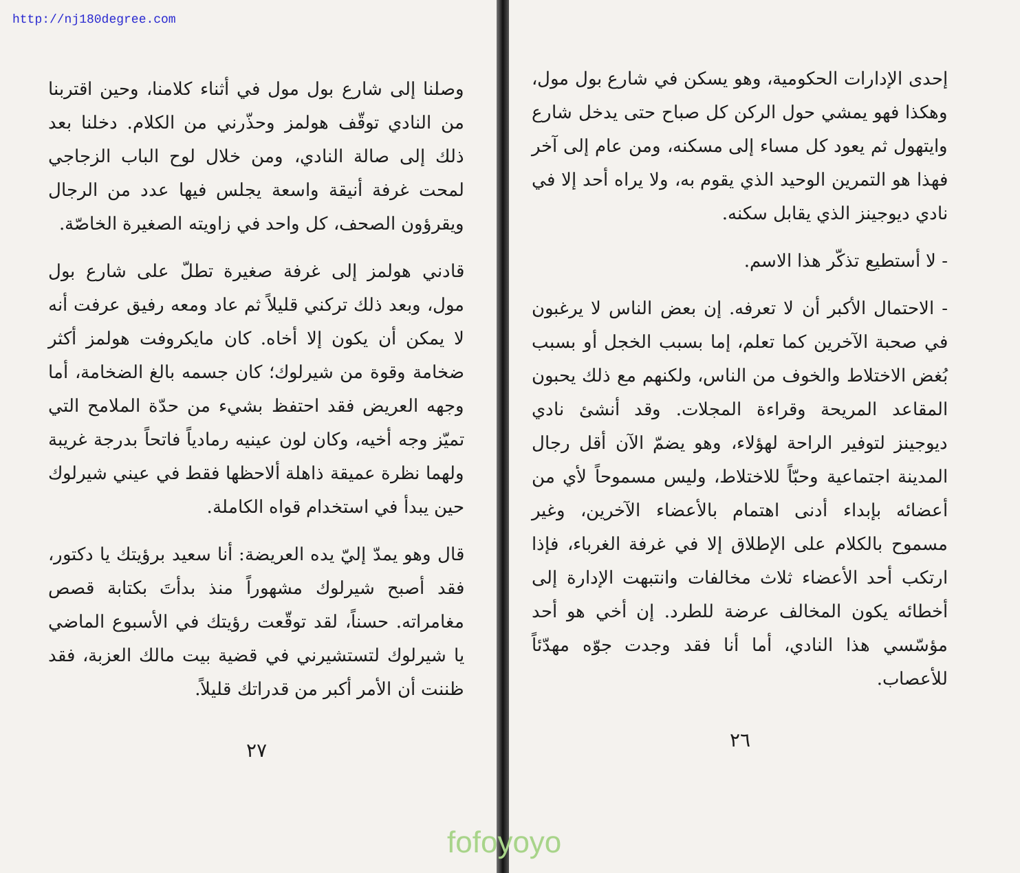http://nj180degree.com
وصلنا إلى شارع بول مول في أثناء كلامنا، وحين اقتربنا من النادي توقّف هولمز وحذّرني من الكلام. دخلنا بعد ذلك إلى صالة النادي، ومن خلال لوح الباب الزجاجي لمحت غرفة أنيقة واسعة يجلس فيها عدد من الرجال ويقرؤون الصحف، كل واحد في زاويته الصغيرة الخاصّة.
قادني هولمز إلى غرفة صغيرة تطلّ على شارع بول مول، وبعد ذلك تركني قليلاً ثم عاد ومعه رفيق عرفت أنه لا يمكن أن يكون إلا أخاه. كان مايكروفت هولمز أكثر ضخامة وقوة من شيرلوك؛ كان جسمه بالغ الضخامة، أما وجهه العريض فقد احتفظ بشيء من حدّة الملامح التي تميّز وجه أخيه، وكان لون عينيه رمادياً فاتحاً بدرجة غريبة ولهما نظرة عميقة ذاهلة ألاحظها فقط في عيني شيرلوك حين يبدأ في استخدام قواه الكاملة.
قال وهو يمدّ إليّ يده العريضة: أنا سعيد برؤيتك يا دكتور، فقد أصبح شيرلوك مشهوراً منذ بدأتَ بكتابة قصص مغامراته. حسناً، لقد توقّعت رؤيتك في الأسبوع الماضي يا شيرلوك لتستشيرني في قضية بيت مالك العزبة، فقد ظننت أن الأمر أكبر من قدراتك قليلاً.
٢٧
إحدى الإدارات الحكومية، وهو يسكن في شارع بول مول، وهكذا فهو يمشي حول الركن كل صباح حتى يدخل شارع وايتهول ثم يعود كل مساء إلى مسكنه، ومن عام إلى آخر فهذا هو التمرين الوحيد الذي يقوم به، ولا يراه أحد إلا في نادي ديوجينز الذي يقابل سكنه.
- لا أستطيع تذكّر هذا الاسم.
- الاحتمال الأكبر أن لا تعرفه. إن بعض الناس لا يرغبون في صحبة الآخرين كما تعلم، إما بسبب الخجل أو بسبب بُغض الاختلاط والخوف من الناس، ولكنهم مع ذلك يحبون المقاعد المريحة وقراءة المجلات. وقد أنشئ نادي ديوجينز لتوفير الراحة لهؤلاء، وهو يضمّ الآن أقل رجال المدينة اجتماعية وحبّاً للاختلاط، وليس مسموحاً لأي من أعضائه بإبداء أدنى اهتمام بالأعضاء الآخرين، وغير مسموح بالكلام على الإطلاق إلا في غرفة الغرباء، فإذا ارتكب أحد الأعضاء ثلاث مخالفات وانتبهت الإدارة إلى أخطائه يكون المخالف عرضة للطرد. إن أخي هو أحد مؤسّسي هذا النادي، أما أنا فقد وجدت جوّه مهدّئاً للأعصاب.
٢٦
fofoyoyo